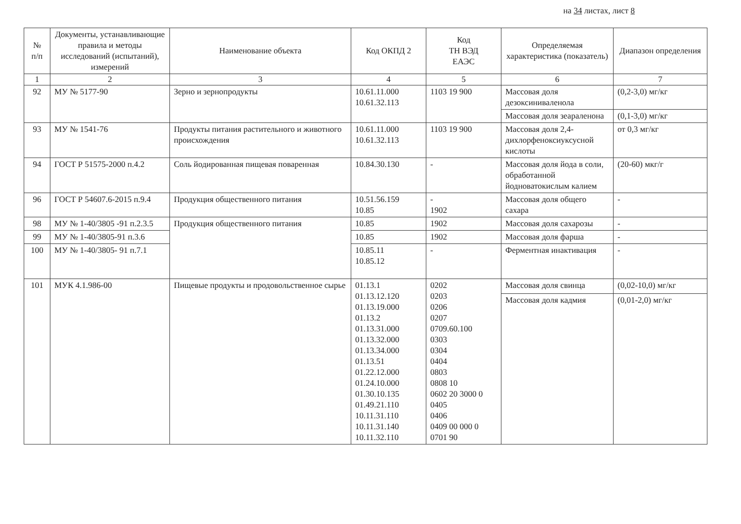на 34 листах, лист 8
| № п/п | Документы, устанавливающие правила и методы исследований (испытаний), измерений | Наименование объекта | Код ОКПД 2 | Код ТН ВЭД ЕАЭС | Определяемая характеристика (показатель) | Диапазон определения |
| --- | --- | --- | --- | --- | --- | --- |
| 1 | 2 | 3 | 4 | 5 | 6 | 7 |
| 92 | МУ № 5177-90 | Зерно и зернопродукты | 10.61.11.000 10.61.32.113 | 1103 19 900 | Массовая доля дезоксиниваленола | (0,2-3,0) мг/кг |
| | | | | | Массовая доля зеараленона | (0,1-3,0) мг/кг |
| 93 | МУ № 1541-76 | Продукты питания растительного и животного происхождения | 10.61.11.000 10.61.32.113 | 1103 19 900 | Массовая доля 2,4-дихлорфеноксиуксусной кислоты | от 0,3 мг/кг |
| 94 | ГОСТ Р 51575-2000 п.4.2 | Соль йодированная пищевая поваренная | 10.84.30.130 | - | Массовая доля йода в соли, обработанной йодноватокислым калием | (20-60) мкг/г |
| 96 | ГОСТ Р 54607.6-2015 п.9.4 | Продукция общественного питания | 10.51.56.159 10.85 | - 1902 | Массовая доля общего сахара | - |
| 98 | МУ № 1-40/3805 -91 п.2.3.5 | Продукция общественного питания | 10.85 | 1902 | Массовая доля сахарозы | - |
| 99 | МУ № 1-40/3805-91 п.3.6 | | 10.85 | 1902 | Массовая доля фарша | - |
| 100 | МУ № 1-40/3805- 91 п.7.1 | | 10.85.11 10.85.12 | - | Ферментная инактивация | - |
| 101 | МУК 4.1.986-00 | Пищевые продукты и продовольственное сырье | 01.13.1 01.13.12.120 01.13.19.000 01.13.2 01.13.31.000 01.13.32.000 01.13.34.000 01.13.51 01.22.12.000 01.24.10.000 01.30.10.135 01.49.21.110 10.11.31.110 10.11.31.140 10.11.32.110 | 0202 0203 0206 0207 0709.60.100 0303 0304 0404 0803 0808 10 0602 20 3000 0 0405 0406 0409 00 000 0 0701 90 | Массовая доля свинца | (0,02-10,0) мг/кг |
| | | | | | Массовая доля кадмия | (0,01-2,0) мг/кг |